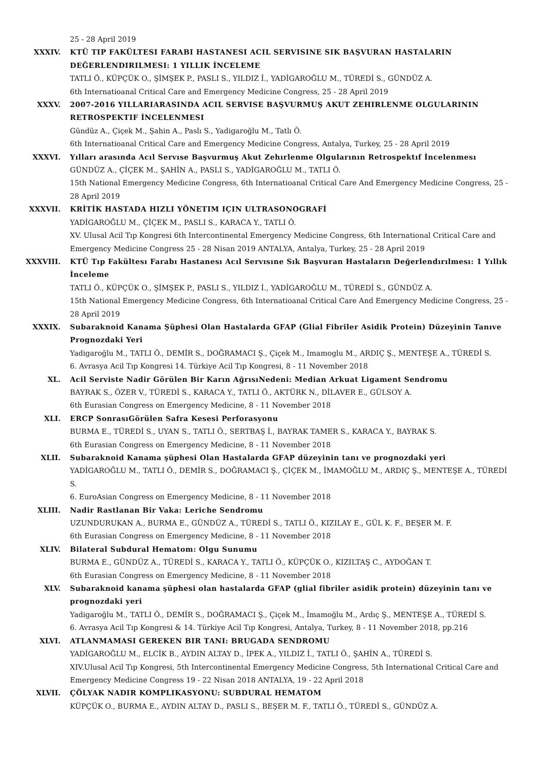25 - 28 April 2019
XXXIV. KTÜ TIP FAKÜLTESI FARABI HASTANESI ACIL SERVISINE SIK BAŞVURAN HASTALARIN DEĞERLENDIRILMESI: 1 YILLIK İNCELEME
TATLI Ö., KÜPÇÜK O., ŞİMŞEK P., PASLI S., YILDIZ İ., YADİGAROĞLU M., TÜREDİ S., GÜNDÜZ A.
6th Internatioanal Critical Care and Emergency Medicine Congress, 25 - 28 April 2019
XXXV. 2007-2016 YILLARIARASINDA ACIL SERVISE BAŞVURMUŞ AKUT ZEHIRLENME OLGULARININ RETROSPEKTIF İNCELENMESI
Gündüz A., Çiçek M., Şahin A., Paslı S., Yadigaroğlu M., Tatlı Ö.
6th Internatioanal Critical Care and Emergency Medicine Congress, Antalya, Turkey, 25 - 28 April 2019
XXXVI. Yılları arasında Acıl Servıse Başvurmuş Akut Zehırlenme Olgularının Retrospektıf İncelenmesı
GÜNDÜZ A., ÇİÇEK M., ŞAHİN A., PASLI S., YADİGAROĞLU M., TATLI Ö.
15th National Emergency Medicine Congress, 6th Internatioanal Critical Care And Emergency Medicine Congress, 25 - 28 April 2019
XXXVII. KRİTİK HASTADA HIZLI YÖNETIM IÇIN ULTRASONOGRAFİ
YADİGAROĞLU M., ÇİÇEK M., PASLI S., KARACA Y., TATLI Ö.
XV. Ulusal Acil Tıp Kongresi 6th Intercontinental Emergency Medicine Congress, 6th International Critical Care and Emergency Medicine Congress 25 - 28 Nisan 2019 ANTALYA, Antalya, Turkey, 25 - 28 April 2019
XXXVIII. KTÜ Tıp Fakültesı Farabı Hastanesı Acıl Servısıne Sık Başvuran Hastaların Değerlendırılmesı: 1 Yıllık İnceleme
TATLI Ö., KÜPÇÜK O., ŞİMŞEK P., PASLI S., YILDIZ İ., YADİGAROĞLU M., TÜREDİ S., GÜNDÜZ A.
15th National Emergency Medicine Congress, 6th Internatioanal Critical Care And Emergency Medicine Congress, 25 - 28 April 2019
XXXIX. Subaraknoid Kanama Şüphesi Olan Hastalarda GFAP (Glial Fibriler Asidik Protein) Düzeyinin Tanıve Prognozdaki Yeri
Yadigaroğlu M., TATLI Ö., DEMİR S., DOĞRAMACI Ş., Çiçek M., Imamoglu M., ARDIÇ Ş., MENTEŞE A., TÜREDİ S.
6. Avrasya Acil Tıp Kongresi 14. Türkiye Acil Tıp Kongresi, 8 - 11 November 2018
XL. Acil Serviste Nadir Görülen Bir Karın AğrısıNedeni: Median Arkuat Ligament Sendromu
BAYRAK S., ÖZER V., TÜREDİ S., KARACA Y., TATLI Ö., AKTÜRK N., DİLAVER E., GÜLSOY A.
6th Eurasian Congress on Emergency Medicine, 8 - 11 November 2018
XLI. ERCP SonrasıGörülen Safra Kesesi Perforasyonu
BURMA E., TÜREDİ S., UYAN S., TATLI Ö., SERTBAŞ İ., BAYRAK TAMER S., KARACA Y., BAYRAK S.
6th Eurasian Congress on Emergency Medicine, 8 - 11 November 2018
XLII. Subaraknoid Kanama şüphesi Olan Hastalarda GFAP düzeyinin tanı ve prognozdaki yeri
YADİGAROĞLU M., TATLI Ö., DEMİR S., DOĞRAMACI Ş., ÇİÇEK M., İMAMOĞLU M., ARDIÇ Ş., MENTEŞE A., TÜREDİ S.
6. EuroAsian Congress on Emergency Medicine, 8 - 11 November 2018
XLIII. Nadir Rastlanan Bir Vaka: Leriche Sendromu
UZUNDURUKAN A., BURMA E., GÜNDÜZ A., TÜREDİ S., TATLI Ö., KIZILAY E., GÜL K. F., BEŞER M. F.
6th Eurasian Congress on Emergency Medicine, 8 - 11 November 2018
XLIV. Bilateral Subdural Hematom: Olgu Sunumu
BURMA E., GÜNDÜZ A., TÜREDİ S., KARACA Y., TATLI Ö., KÜPÇÜK O., KIZILTAŞ C., AYDOĞAN T.
6th Eurasian Congress on Emergency Medicine, 8 - 11 November 2018
XLV. Subaraknoid kanama şüphesi olan hastalarda GFAP (glial fibriler asidik protein) düzeyinin tanı ve prognozdaki yeri
Yadigaroğlu M., TATLI Ö., DEMİR S., DOĞRAMACI Ş., Çiçek M., İmamoğlu M., Ardıç Ş., MENTEŞE A., TÜREDİ S.
6. Avrasya Acil Tıp Kongresi & 14. Türkiye Acil Tıp Kongresi, Antalya, Turkey, 8 - 11 November 2018, pp.216
XLVI. ATLANMAMASI GEREKEN BIR TANI: BRUGADA SENDROMU
YADİGAROĞLU M., ELCİK B., AYDIN ALTAY D., İPEK A., YILDIZ İ., TATLI Ö., ŞAHİN A., TÜREDİ S.
XIV.Ulusal Acil Tıp Kongresi, 5th Intercontinental Emergency Medicine Congress, 5th International Critical Care and Emergency Medicine Congress 19 - 22 Nisan 2018 ANTALYA, 19 - 22 April 2018
XLVII. ÇÖLYAK NADIR KOMPLIKASYONU: SUBDURAL HEMATOM
KÜPÇÜK O., BURMA E., AYDIN ALTAY D., PASLI S., BEŞER M. F., TATLI Ö., TÜREDİ S., GÜNDÜZ A.